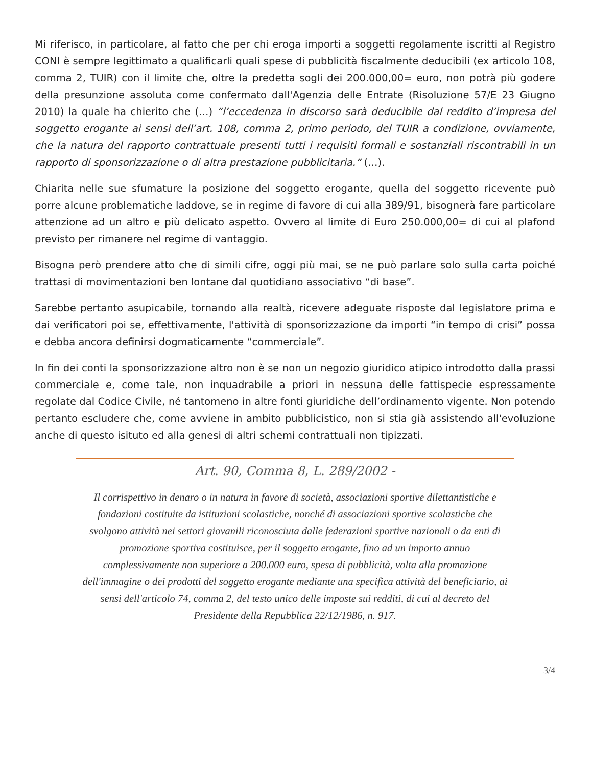Mi riferisco, in particolare, al fatto che per chi eroga importi a soggetti regolamente iscritti al Registro CONI è sempre legittimato a qualificarli quali spese di pubblicità fiscalmente deducibili (ex articolo 108, comma 2, TUIR) con il limite che, oltre la predetta sogli dei 200.000,00= euro, non potrà più godere della presunzione assoluta come confermato dall'Agenzia delle Entrate (Risoluzione 57/E 23 Giugno 2010) la quale ha chierito che (…) “l’eccedenza in discorso sarà deducibile dal reddito d’impresa del soggetto erogante ai sensi dell’art. 108, comma 2, primo periodo, del TUIR a condizione, ovviamente, che la natura del rapporto contrattuale presenti tutti i requisiti formali e sostanziali riscontrabili in un rapporto di sponsorizzazione o di altra prestazione pubblicitaria.” (…).
Chiarita nelle sue sfumature la posizione del soggetto erogante, quella del soggetto ricevente può porre alcune problematiche laddove, se in regime di favore di cui alla 389/91, bisognerà fare particolare attenzione ad un altro e più delicato aspetto. Ovvero al limite di Euro 250.000,00= di cui al plafond previsto per rimanere nel regime di vantaggio.
Bisogna però prendere atto che di simili cifre, oggi più mai, se ne può parlare solo sulla carta poiché trattasi di movimentazioni ben lontane dal quotidiano associativo “di base”.
Sarebbe pertanto asupicabile, tornando alla realtà, ricevere adeguate risposte dal legislatore prima e dai verificatori poi se, effettivamente, l'attività di sponsorizzazione da importi “in tempo di crisi” possa e debba ancora definirsi dogmaticamente “commerciale”.
In fin dei conti la sponsorizzazione altro non è se non un negozio giuridico atipico introdotto dalla prassi commerciale e, come tale, non inquadrabile a priori in nessuna delle fattispecie espressamente regolate dal Codice Civile, né tantomeno in altre fonti giuridiche dell’ordinamento vigente. Non potendo pertanto escludere che, come avviene in ambito pubblicistico, non si stia già assistendo all'evoluzione anche di questo isituto ed alla genesi di altri schemi contrattuali non tipizzati.
Art. 90, Comma 8, L. 289/2002 -
Il corrispettivo in denaro o in natura in favore di società, associazioni sportive dilettantistiche e fondazioni costituite da istituzioni scolastiche, nonché di associazioni sportive scolastiche che svolgono attività nei settori giovanili riconosciuta dalle federazioni sportive nazionali o da enti di promozione sportiva costituisce, per il soggetto erogante, fino ad un importo annuo complessivamente non superiore a 200.000 euro, spesa di pubblicità, volta alla promozione dell'immagine o dei prodotti del soggetto erogante mediante una specifica attività del beneficiario, ai sensi dell'articolo 74, comma 2, del testo unico delle imposte sui redditi, di cui al decreto del Presidente della Repubblica 22/12/1986, n. 917.
3/4